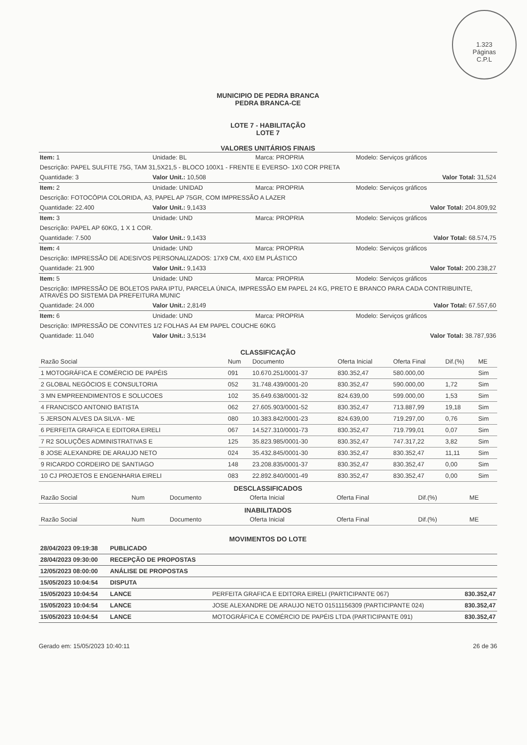1.323
Páginas
C.P.L
MUNICIPIO DE PEDRA BRANCA
PEDRA BRANCA-CE
LOTE 7 - HABILITAÇÃO
LOTE 7
VALORES UNITÁRIOS FINAIS
| Item: 1 | Unidade: BL | Marca: PROPRIA | Modelo: Serviços gráficos |
| Descrição: PAPEL SULFITE 75G, TAM 31,5X21,5 - BLOCO 100X1 - FRENTE E EVERSO- 1X0 COR PRETA | | | |
| Quantidade: 3 | Valor Unit.: 10,508 | | Valor Total: 31,524 |
| Item: 2 | Unidade: UNIDAD | Marca: PROPRIA | Modelo: Serviços gráficos |
| Descrição: FOTOCÓPIA COLORIDA, A3, PAPEL AP 75GR, COM IMPRESSÃO A LAZER | | | |
| Quantidade: 22.400 | Valor Unit.: 9,1433 | | Valor Total: 204.809,92 |
| Item: 3 | Unidade: UND | Marca: PROPRIA | Modelo: Serviços gráficos |
| Descrição: PAPEL AP 60KG, 1 X 1 COR. | | | |
| Quantidade: 7.500 | Valor Unit.: 9,1433 | | Valor Total: 68.574,75 |
| Item: 4 | Unidade: UND | Marca: PROPRIA | Modelo: Serviços gráficos |
| Descrição: IMPRESSÃO DE ADESIVOS PERSONALIZADOS: 17X9 CM, 4X0 EM PLÁSTICO | | | |
| Quantidade: 21.900 | Valor Unit.: 9,1433 | | Valor Total: 200.238,27 |
| Item: 5 | Unidade: UND | Marca: PROPRIA | Modelo: Serviços gráficos |
| Descrição: IMPRESSÃO DE BOLETOS PARA IPTU, PARCELA ÚNICA, IMPRESSÃO EM PAPEL 24 KG, PRETO E BRANCO PARA CADA CONTRIBUINTE, ATRAVÉS DO SISTEMA DA PREFEITURA MUNIC | | | |
| Quantidade: 24.000 | Valor Unit.: 2,8149 | | Valor Total: 67.557,60 |
| Item: 6 | Unidade: UND | Marca: PROPRIA | Modelo: Serviços gráficos |
| Descrição: IMPRESSÃO DE CONVITES 1/2 FOLHAS A4 EM PAPEL COUCHE 60KG | | | |
| Quantidade: 11.040 | Valor Unit.: 3,5134 | | Valor Total: 38.787,936 |
CLASSIFICAÇÃO
| Razão Social | Num | Documento | Oferta Inicial | Oferta Final | Dif.(%) | ME |
| --- | --- | --- | --- | --- | --- | --- |
| 1 MOTOGRÁFICA E COMÉRCIO DE PAPÉIS | 091 | 10.670.251/0001-37 | 830.352,47 | 580.000,00 | | Sim |
| 2 GLOBAL NEGÓCIOS E CONSULTORIA | 052 | 31.748.439/0001-20 | 830.352,47 | 590.000,00 | 1,72 | Sim |
| 3 MN EMPREENDIMENTOS E SOLUCOES | 102 | 35.649.638/0001-32 | 824.639,00 | 599.000,00 | 1,53 | Sim |
| 4 FRANCISCO ANTONIO BATISTA | 062 | 27.605.903/0001-52 | 830.352,47 | 713.887,99 | 19,18 | Sim |
| 5 JERSON ALVES DA SILVA - ME | 080 | 10.383.842/0001-23 | 824.639,00 | 719.297,00 | 0,76 | Sim |
| 6 PERFEITA GRAFICA E EDITORA EIRELI | 067 | 14.527.310/0001-73 | 830.352,47 | 719.799,01 | 0,07 | Sim |
| 7 R2 SOLUÇÕES ADMINISTRATIVAS E | 125 | 35.823.985/0001-30 | 830.352,47 | 747.317,22 | 3,82 | Sim |
| 8 JOSE ALEXANDRE DE ARAUJO NETO | 024 | 35.432.845/0001-30 | 830.352,47 | 830.352,47 | 11,11 | Sim |
| 9 RICARDO CORDEIRO DE SANTIAGO | 148 | 23.208.835/0001-37 | 830.352,47 | 830.352,47 | 0,00 | Sim |
| 10 CJ PROJETOS E ENGENHARIA EIRELI | 083 | 22.892.840/0001-49 | 830.352,47 | 830.352,47 | 0,00 | Sim |
DESCLASSIFICADOS
| Razão Social | Num | Documento | Oferta Inicial | Oferta Final | Dif.(%) | ME |
| --- | --- | --- | --- | --- | --- | --- |
INABILITADOS
| Razão Social | Num | Documento | Oferta Inicial | Oferta Final | Dif.(%) | ME |
| --- | --- | --- | --- | --- | --- | --- |
MOVIMENTOS DO LOTE
| 28/04/2023 09:19:38 | PUBLICADO | | |
| 28/04/2023 09:30:00 | RECEPÇÃO DE PROPOSTAS | | |
| 12/05/2023 08:00:00 | ANÁLISE DE PROPOSTAS | | |
| 15/05/2023 10:04:54 | DISPUTA | | |
| 15/05/2023 10:04:54 | LANCE | PERFEITA GRAFICA E EDITORA EIRELI (PARTICIPANTE 067) | 830.352,47 |
| 15/05/2023 10:04:54 | LANCE | JOSE ALEXANDRE DE ARAUJO NETO 01511156309 (PARTICIPANTE 024) | 830.352,47 |
| 15/05/2023 10:04:54 | LANCE | MOTOGRÁFICA E COMÉRCIO DE PAPÉIS LTDA (PARTICIPANTE 091) | 830.352,47 |
Gerado em: 15/05/2023 10:40:11 26 de 36